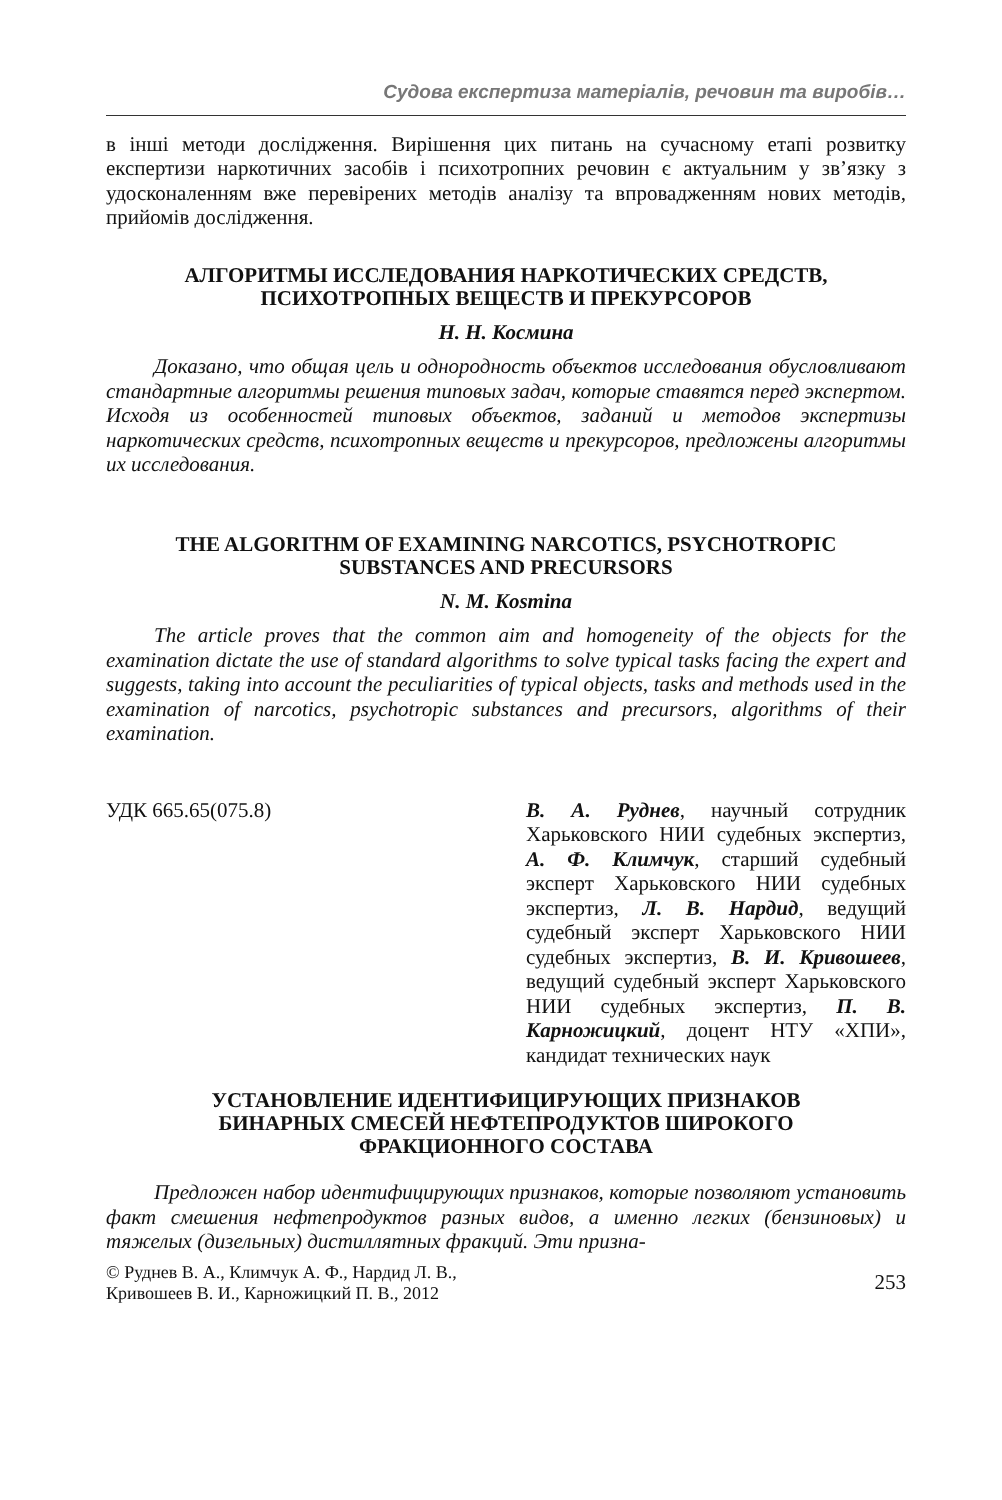Судова експертиза матеріалів, речовин та виробів…
в інші методи дослідження. Вирішення цих питань на сучасному етапі розвитку експертизи наркотичних засобів і психотропних речовин є актуальним у зв’язку з удосконаленням вже перевірених методів аналізу та впровадженням нових методів, прийомів дослідження.
АЛГОРИТМЫ ИССЛЕДОВАНИЯ НАРКОТИЧЕСКИХ СРЕДСТВ,
ПСИХОТРОПНЫХ ВЕЩЕСТВ И ПРЕКУРСОРОВ
Н. Н. Космина
Доказано, что общая цель и однородность объектов исследования обусловливают стандартные алгоритмы решения типовых задач, которые ставятся перед экспертом. Исходя из особенностей типовых объектов, заданий и методов экспертизы наркотических средств, психотропных веществ и прекурсоров, предложены алгоритмы их исследования.
THE ALGORITHM OF EXAMINING NARCOTICS, PSYCHOTROPIC
SUBSTANCES AND PRECURSORS
N. M. Kosmina
The article proves that the common aim and homogeneity of the objects for the examination dictate the use of standard algorithms to solve typical tasks facing the expert and suggests, taking into account the peculiarities of typical objects, tasks and methods used in the examination of narcotics, psychotropic substances and precursors, algorithms of their examination.
УДК 665.65(075.8) В. А. Руднев, научный сотрудник Харьковского НИИ судебных экспертиз, А. Ф. Климчук, старший судебный эксперт Харьковского НИИ судебных экспертиз, Л. В. Нардид, ведущий судебный эксперт Харьковского НИИ судебных экспертиз, В. И. Кривошеев, ведущий судебный эксперт Харьковского НИИ судебных экспертиз, П. В. Карножицкий, доцент НТУ «ХПИ», кандидат технических наук
УСТАНОВЛЕНИЕ ИДЕНТИФИЦИРУЮЩИХ ПРИЗНАКОВ
БИНАРНЫХ СМЕСЕЙ НЕФТЕПРОДУКТОВ ШИРОКОГО
ФРАКЦИОННОГО СОСТАВА
Предложен набор идентифицирующих признаков, которые позволяют установить факт смешения нефтепродуктов разных видов, а именно легких (бензиновых) и тяжелых (дизельных) дистиллятных фракций. Эти призна-
© Руднев В. А., Климчук А. Ф., Нардид Л. В.,
Кривошеев В. И., Карножицкий П. В., 2012
253